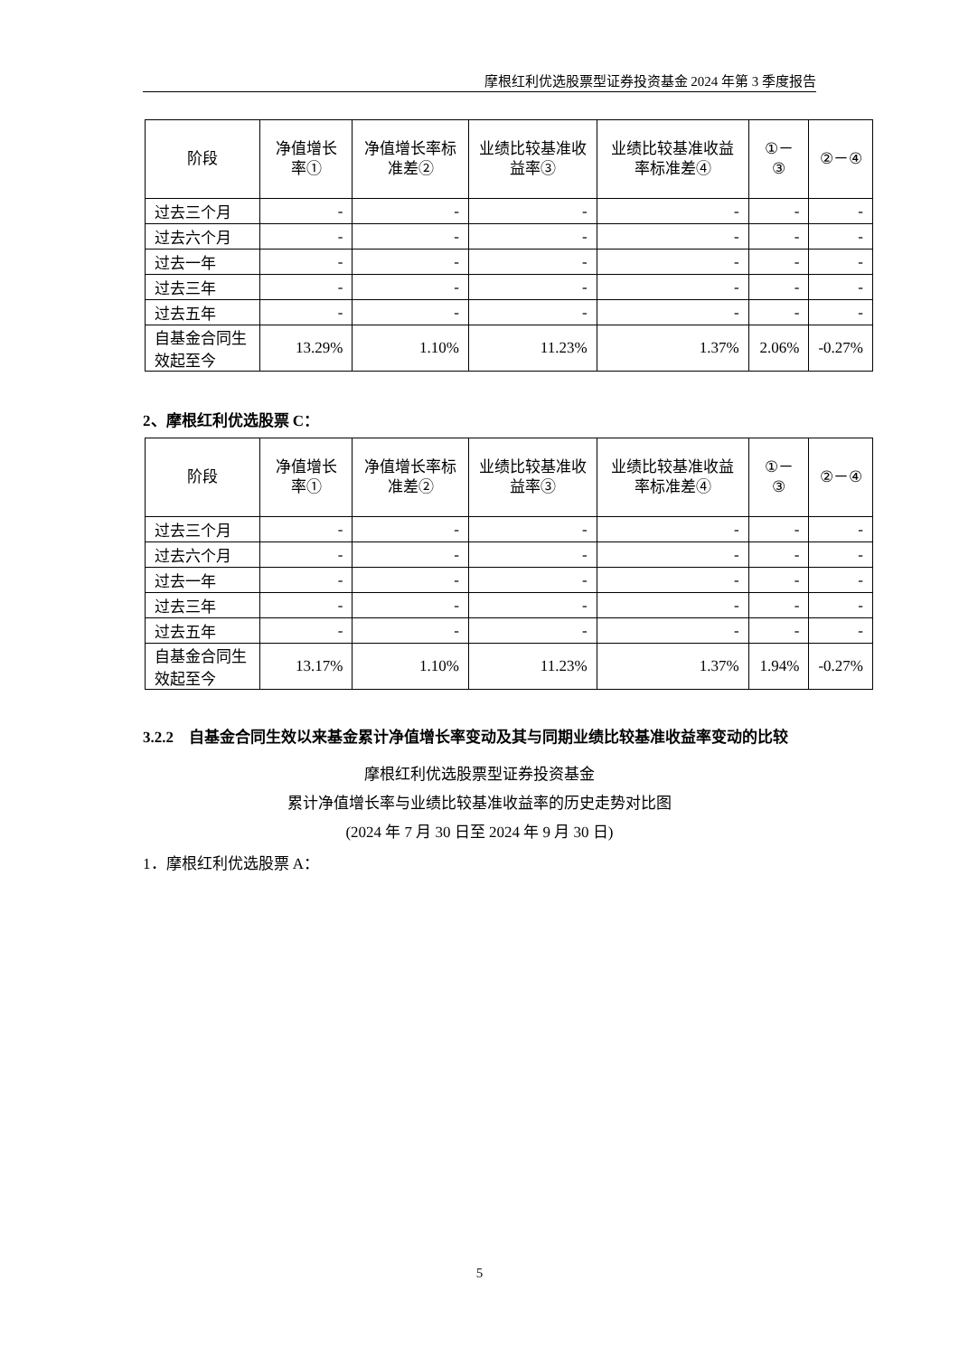摩根红利优选股票型证券投资基金 2024 年第 3 季度报告
| 阶段 | 净值增长率① | 净值增长率标准差② | 业绩比较基准收益率③ | 业绩比较基准收益率标准差④ | ①－③ | ②－④ |
| --- | --- | --- | --- | --- | --- | --- |
| 过去三个月 | - | - | - | - | - | - |
| 过去六个月 | - | - | - | - | - | - |
| 过去一年 | - | - | - | - | - | - |
| 过去三年 | - | - | - | - | - | - |
| 过去五年 | - | - | - | - | - | - |
| 自基金合同生效起至今 | 13.29% | 1.10% | 11.23% | 1.37% | 2.06% | -0.27% |
2、摩根红利优选股票 C：
| 阶段 | 净值增长率① | 净值增长率标准差② | 业绩比较基准收益率③ | 业绩比较基准收益率标准差④ | ①－③ | ②－④ |
| --- | --- | --- | --- | --- | --- | --- |
| 过去三个月 | - | - | - | - | - | - |
| 过去六个月 | - | - | - | - | - | - |
| 过去一年 | - | - | - | - | - | - |
| 过去三年 | - | - | - | - | - | - |
| 过去五年 | - | - | - | - | - | - |
| 自基金合同生效起至今 | 13.17% | 1.10% | 11.23% | 1.37% | 1.94% | -0.27% |
3.2.2　自基金合同生效以来基金累计净值增长率变动及其与同期业绩比较基准收益率变动的比较
摩根红利优选股票型证券投资基金
累计净值增长率与业绩比较基准收益率的历史走势对比图
(2024 年 7 月 30 日至 2024 年 9 月 30 日)
1．摩根红利优选股票 A：
5